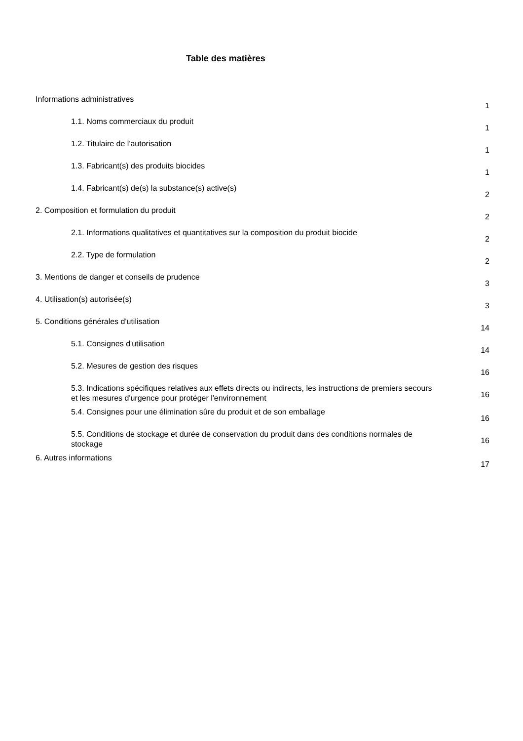Table des matières
Informations administratives
1
1.1. Noms commerciaux du produit
1
1.2. Titulaire de l'autorisation
1
1.3. Fabricant(s) des produits biocides
1
1.4. Fabricant(s) de(s) la substance(s) active(s)
2
2. Composition et formulation du produit
2
2.1. Informations qualitatives et quantitatives sur la composition du produit biocide
2
2.2. Type de formulation
2
3. Mentions de danger et conseils de prudence
3
4. Utilisation(s) autorisée(s)
3
5. Conditions générales d'utilisation
14
5.1. Consignes d'utilisation
14
5.2. Mesures de gestion des risques
16
5.3. Indications spécifiques relatives aux effets directs ou indirects, les instructions de premiers secours et les mesures d'urgence pour protéger l'environnement
16
5.4. Consignes pour une élimination sûre du produit et de son emballage
16
5.5. Conditions de stockage et durée de conservation du produit dans des conditions normales de stockage
16
6. Autres informations
17